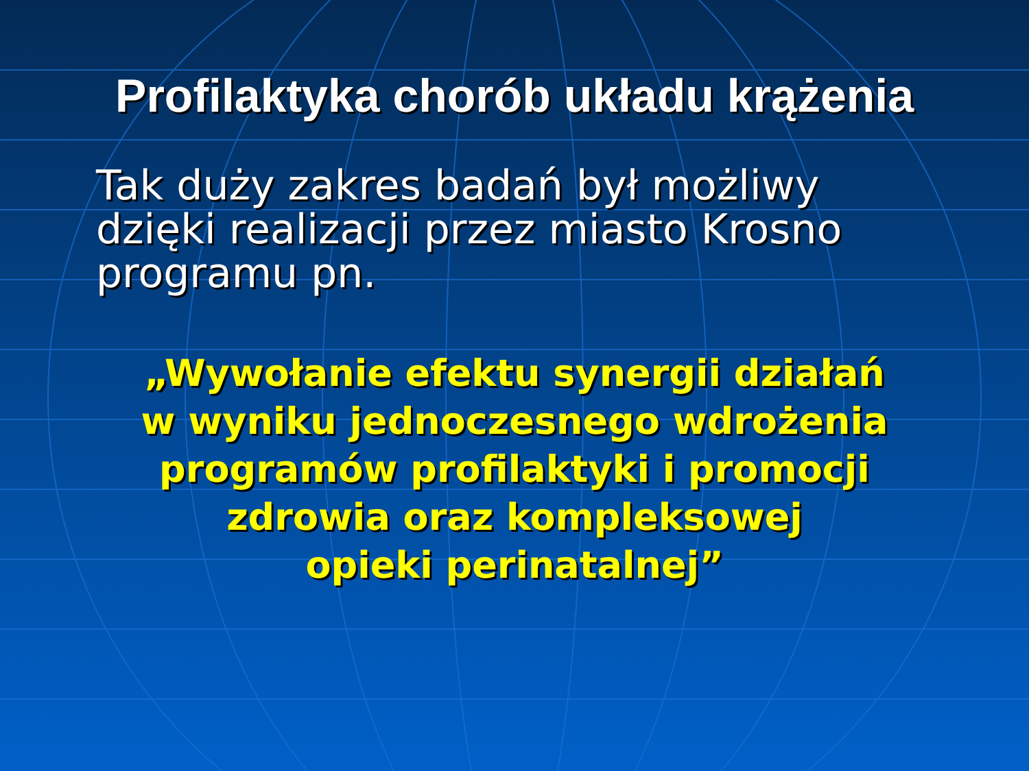Profilaktyka chorób układu krążenia
Tak duży zakres badań był możliwy
dzięki realizacji przez miasto Krosno
programu pn.
„Wywołanie efektu synergii działań
w wyniku jednoczesnego wdrożenia
programów profilaktyki i promocji
zdrowia oraz kompleksowej
opieki perinatalnej”